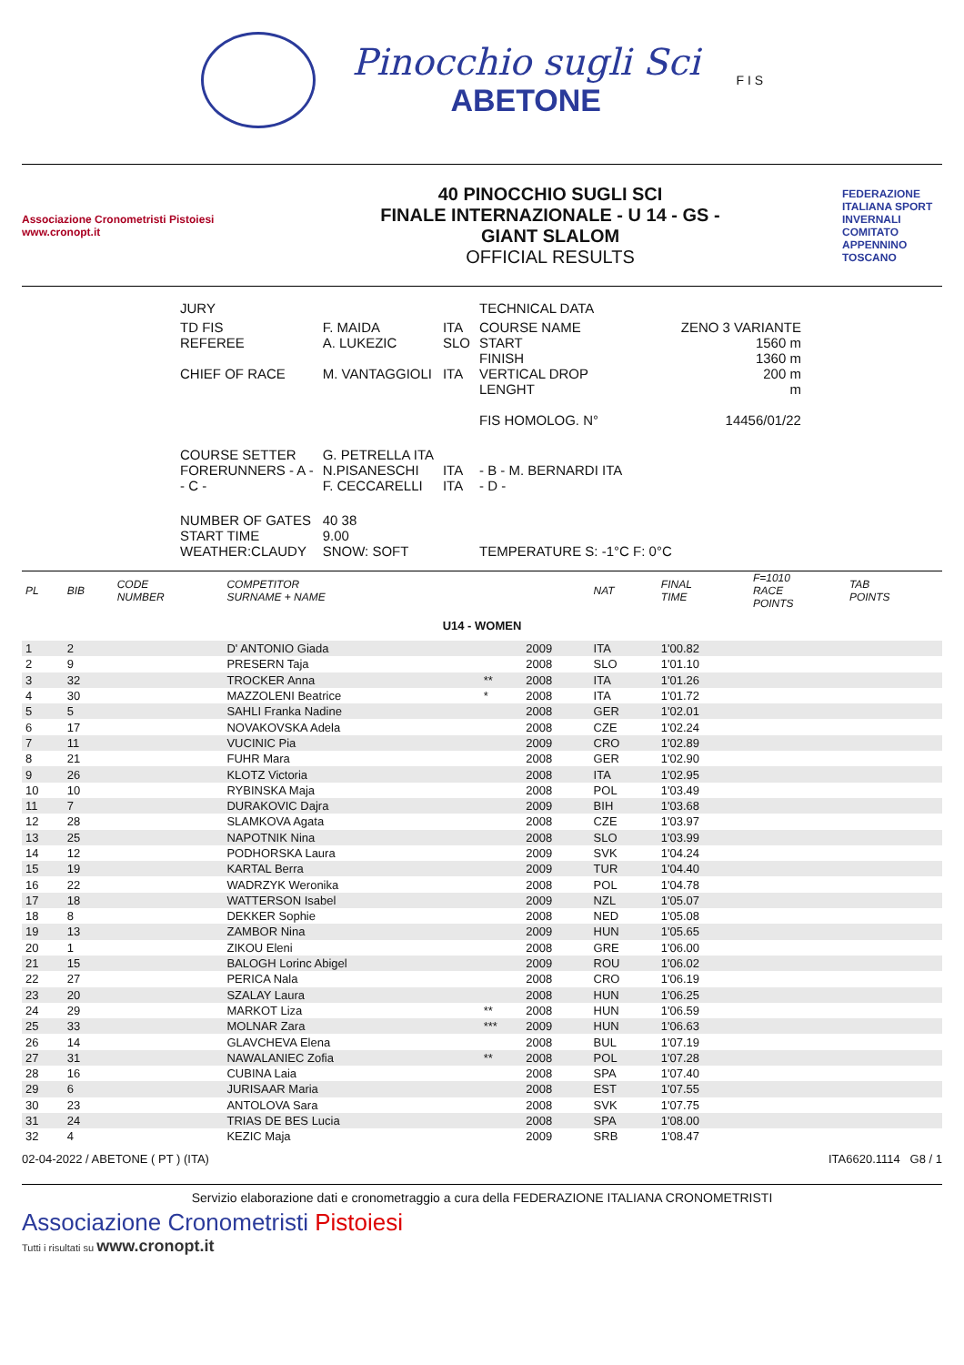Pinocchio sugli Sci
ABETONE
F I S
Associazione Cronometristi Pistoiesi
www.cronopt.it
40 PINOCCHIO SUGLI SCI
FINALE INTERNAZIONALE - U 14 - GS -
GIANT SLALOM
OFFICIAL RESULTS
FEDERAZIONE ITALIANA SPORT INVERNALI COMITATO APPENNINO TOSCANO
| JURY | | | TECHNICAL DATA | |
| TD FIS REFEREE CHIEF OF RACE | F. MAIDA A. LUKEZIC M. VANTAGGIOLI | ITA SLO ITA | COURSE NAME START FINISH VERTICAL DROP LENGHT FIS HOMOLOG. N° | ZENO 3 VARIANTE 1560 m 1360 m 200 m m 14456/01/22 |
| COURSE SETTER FORERUNNERS - A - - C - | G. PETRELLA ITA N.PISANESCHI F. CECCARELLI | ITA ITA | - B - M. BERNARDI ITA - D - | |
| NUMBER OF GATES START TIME WEATHER:CLAUDY | 40 38 9.00 SNOW: SOFT | | TEMPERATURE S: -1°C F: 0°C | |
| PL | BIB | CODE NUMBER | COMPETITOR SURNAME + NAME | | | NAT | FINAL TIME | F=1010 RACE POINTS | TAB POINTS |
| U14 - WOMEN | | | | | | | | | |
| 1 | 2 | | D' ANTONIO Giada | | 2009 | ITA | 1'00.82 | | |
| 2 | 9 | | PRESERN Taja | | 2008 | SLO | 1'01.10 | | |
| 3 | 32 | | TROCKER Anna | ** | 2008 | ITA | 1'01.26 | | |
| 4 | 30 | | MAZZOLENI Beatrice | * | 2008 | ITA | 1'01.72 | | |
| 5 | 5 | | SAHLI Franka Nadine | | 2008 | GER | 1'02.01 | | |
| 6 | 17 | | NOVAKOVSKA Adela | | 2008 | CZE | 1'02.24 | | |
| 7 | 11 | | VUCINIC Pia | | 2009 | CRO | 1'02.89 | | |
| 8 | 21 | | FUHR Mara | | 2008 | GER | 1'02.90 | | |
| 9 | 26 | | KLOTZ Victoria | | 2008 | ITA | 1'02.95 | | |
| 10 | 10 | | RYBINSKA Maja | | 2008 | POL | 1'03.49 | | |
| 11 | 7 | | DURAKOVIC Dajra | | 2009 | BIH | 1'03.68 | | |
| 12 | 28 | | SLAMKOVA Agata | | 2008 | CZE | 1'03.97 | | |
| 13 | 25 | | NAPOTNIK Nina | | 2008 | SLO | 1'03.99 | | |
| 14 | 12 | | PODHORSKA Laura | | 2009 | SVK | 1'04.24 | | |
| 15 | 19 | | KARTAL Berra | | 2009 | TUR | 1'04.40 | | |
| 16 | 22 | | WADRZYK Weronika | | 2008 | POL | 1'04.78 | | |
| 17 | 18 | | WATTERSON Isabel | | 2009 | NZL | 1'05.07 | | |
| 18 | 8 | | DEKKER Sophie | | 2008 | NED | 1'05.08 | | |
| 19 | 13 | | ZAMBOR Nina | | 2009 | HUN | 1'05.65 | | |
| 20 | 1 | | ZIKOU Eleni | | 2008 | GRE | 1'06.00 | | |
| 21 | 15 | | BALOGH Lorinc Abigel | | 2009 | ROU | 1'06.02 | | |
| 22 | 27 | | PERICA Nala | | 2008 | CRO | 1'06.19 | | |
| 23 | 20 | | SZALAY Laura | | 2008 | HUN | 1'06.25 | | |
| 24 | 29 | | MARKOT Liza | ** | 2008 | HUN | 1'06.59 | | |
| 25 | 33 | | MOLNAR Zara | *** | 2009 | HUN | 1'06.63 | | |
| 26 | 14 | | GLAVCHEVA Elena | | 2008 | BUL | 1'07.19 | | |
| 27 | 31 | | NAWALANIEC Zofia | ** | 2008 | POL | 1'07.28 | | |
| 28 | 16 | | CUBINA Laia | | 2008 | SPA | 1'07.40 | | |
| 29 | 6 | | JURISAAR Maria | | 2008 | EST | 1'07.55 | | |
| 30 | 23 | | ANTOLOVA Sara | | 2008 | SVK | 1'07.75 | | |
| 31 | 24 | | TRIAS DE BES Lucia | | 2008 | SPA | 1'08.00 | | |
| 32 | 4 | | KEZIC Maja | | 2009 | SRB | 1'08.47 | | |
02-04-2022 / ABETONE ( PT ) (ITA) ITA6620.1114 G8 / 1
Servizio elaborazione dati e cronometraggio a cura della FEDERAZIONE ITALIANA CRONOMETRISTI
Associazione Cronometristi Pistoiesi
Tutti i risultati su www.cronopt.it